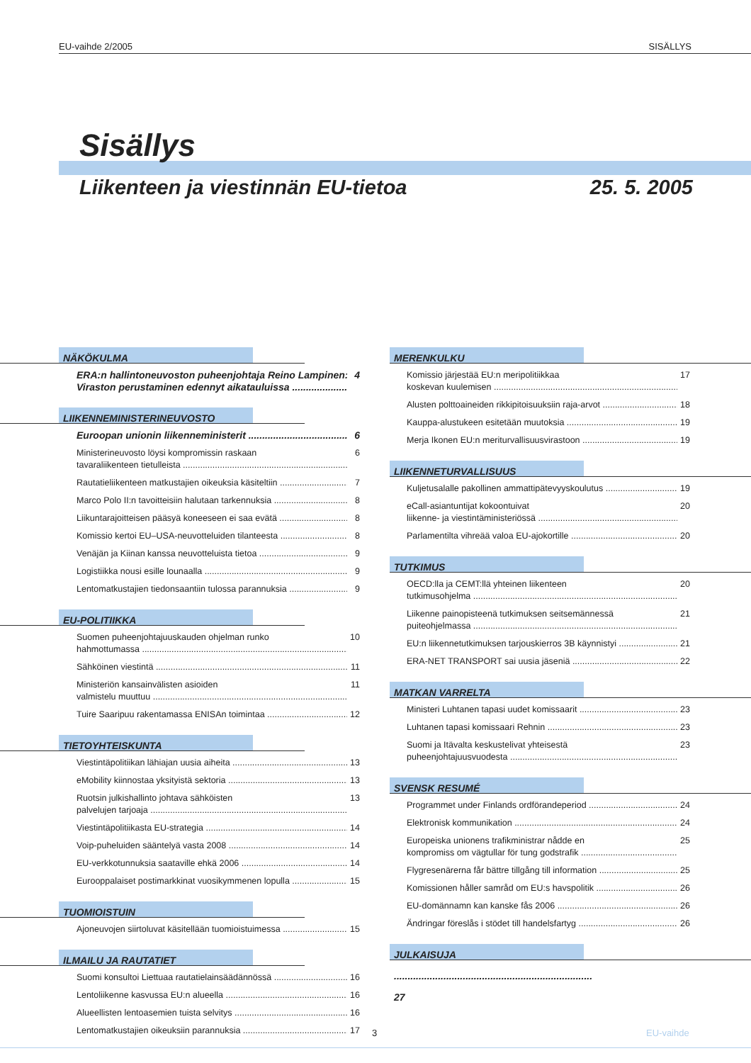EU-vaihde 2/2005 SISÄLLYS
Sisällys
Liikenteen ja viestinnän EU-tietoa 25. 5. 2005
NÄKÖKULMA
ERA:n hallintoneuvoston puheenjohtaja Reino Lampinen:
Viraston perustaminen edennyt aikatauluissa 4
LIIKENNEMINISTERINEUVOSTO
Euroopan unionin liikenneministerit 6
Ministerineuvosto löysi kompromissin raskaan
tavaraliikenteen tietulleista 6
Rautatieliikenteen matkustajien oikeuksia käsiteltiin 7
Marco Polo II:n tavoitteisiin halutaan tarkennuksia 8
Liikuntarajoitteisen pääsyä koneeseen ei saa evätä 8
Komissio kertoi EU–USA-neuvotteluiden tilanteesta 8
Venäjän ja Kiinan kanssa neuvotteluista tietoa 9
Logistiikka nousi esille lounaalla 9
Lentomatkustajien tiedonsaantiin tulossa parannuksia 9
EU-POLITIIKKA
Suomen puheenjohtajuuskauden ohjelman runko
hahmottumassa 10
Sähköinen viestintä 11
Ministeriön kansainvälisten asioiden
valmistelu muuttuu 11
Tuire Saaripuu rakentamassa ENISAn toimintaa 12
TIETOYHTEISKUNTA
Viestintäpolitiikan lähiajan uusia aiheita 13
eMobility kiinnostaa yksityistä sektoria 13
Ruotsin julkishallinto johtava sähköisten
palvelujen tarjoaja 13
Viestintäpolitiikasta EU-strategia 14
Voip-puheluiden sääntelyä vasta 2008 14
EU-verkkotunnuksia saataville ehkä 2006 14
Eurooppalaiset postimarkkinat vuosikymmenen lopulla 15
TUOMIOISTUIN
Ajoneuvojen siirtoluvat käsitellään tuomioistuimessa 15
ILMAILU JA RAUTATIET
Suomi konsultoi Liettuaa rautatielainsäädännössä 16
Lentoliikenne kasvussa EU:n alueella 16
Alueellisten lentoasemien tuista selvitys 16
Lentomatkustajien oikeuksiin parannuksia 17
MERENKULKU
Komissio järjestää EU:n meripolitiikkaa
koskevan kuulemisen 17
Alusten polttoaineiden rikkipitoisuuksiin raja-arvot 18
Kauppa-alustukeen esitetään muutoksia 19
Merja Ikonen EU:n meriturvallisuusvirastoon 19
LIIKENNETURVALLISUUS
Kuljetusalalle pakollinen ammattipätevyyskoulutus 19
eCall-asiantuntijat kokoontuivat
liikenne- ja viestintäministeriössä 20
Parlamentilta vihreää valoa EU-ajokortille 20
TUTKIMUS
OECD:lla ja CEMT:llä yhteinen liikenteen
tutkimusohjelma 20
Liikenne painopisteenä tutkimuksen seitsemännessä
puiteohjelmassa 21
EU:n liikennetutkimuksen tarjouskierros 3B käynnistyi 21
ERA-NET TRANSPORT sai uusia jäseniä 22
MATKAN VARRELTA
Ministeri Luhtanen tapasi uudet komissaarit 23
Luhtanen tapasi komissaari Rehnin 23
Suomi ja Itävalta keskustelivat yhteisestä
puheenjohtajuusvuodesta 23
SVENSK RESUMÉ
Programmet under Finlands ordförandeperiod 24
Elektronisk kommunikation 24
Europeiska unionens trafikministrar nådde en
kompromiss om vägtullar för tung godstrafik 25
Flygresenärerna får bättre tillgång till information 25
Komissionen håller samråd om EU:s havspolitik 26
EU-domännamn kan kanske fås 2006 26
Ändringar föreslås i stödet till handelsfartyg 26
JULKAISUJA ........................................................................ 27
3 EU-vaihde